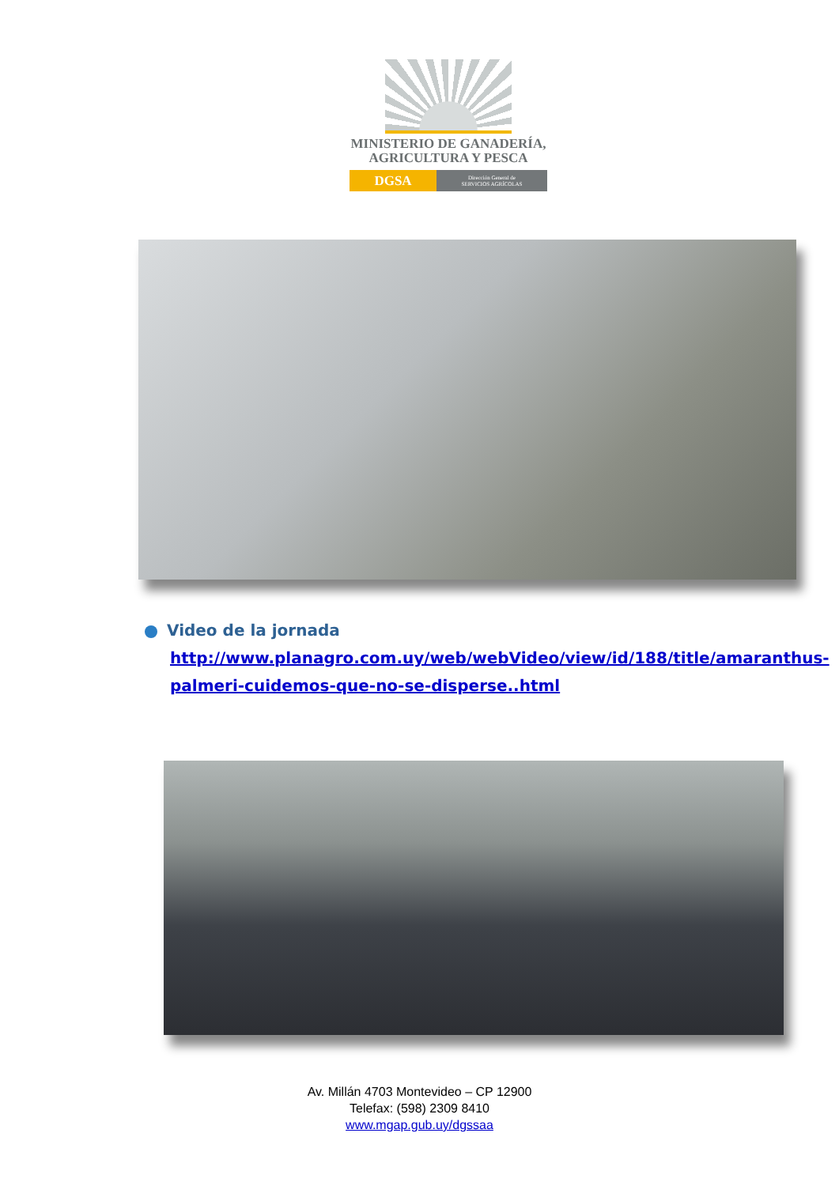MINISTERIO DE GANADERÍA,
AGRICULTURA Y PESCA
DGSA
Dirección General de
SERVICIOS AGRÍCOLAS
Video de la jornada
http://www.planagro.com.uy/web/webVideo/view/id/188/title/amaranthus-palmeri-cuidemos-que-no-se-disperse..html
Av. Millán 4703 Montevideo – CP 12900
Telefax: (598) 2309 8410
www.mgap.gub.uy/dgssaa